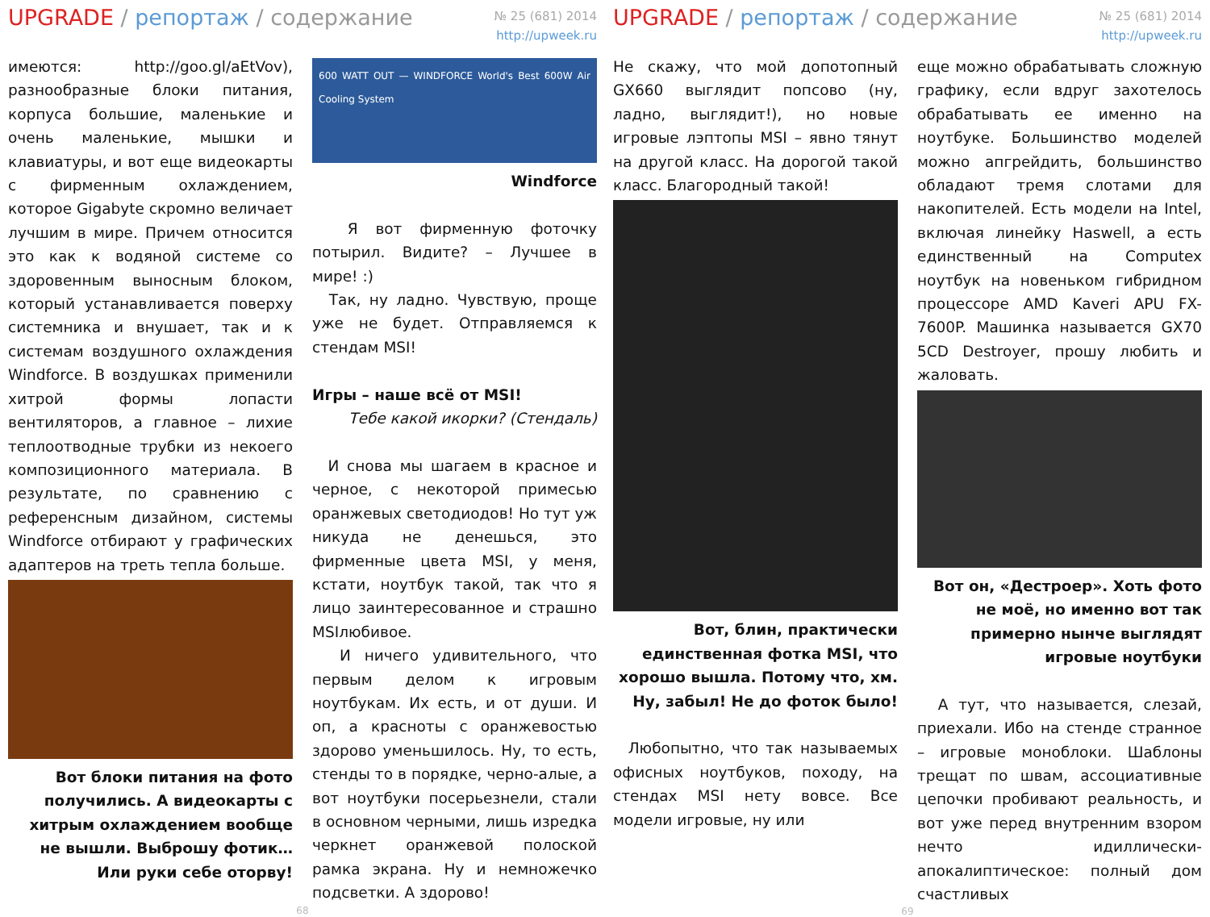UPGRADE / репортаж / содержание
№ 25 (681) 2014
http://upweek.ru
имеются: http://goo.gl/aEtVov), разнообразные блоки питания, корпуса большие, маленькие и очень маленькие, мышки и клавиатуры, и вот еще видеокарты с фирменным охлаждением, которое Gigabyte скромно величает лучшим в мире. Причем относится это как к водяной системе со здоровенным выносным блоком, который устанавливается поверху системника и внушает, так и к системам воздушного охлаждения Windforce. В воздушках применили хитрой формы лопасти вентиляторов, а главное – лихие теплоотводные трубки из некоего композиционного материала. В результате, по сравнению с референсным дизайном, системы Windforce отбирают у графических адаптеров на треть тепла больше.
Вот блоки питания на фото получились. А видеокарты с хитрым охлаждением вообще не вышли. Выброшу фотик… Или руки себе оторву!
600 WATT OUT — WINDFORCE World's Best 600W Air Cooling System
Windforce
Я вот фирменную фоточку потырил. Видите? – Лучшее в мире! :)
Так, ну ладно. Чувствую, проще уже не будет. Отправляемся к стендам MSI!
Игры – наше всё от MSI!
Тебе какой икорки? (Стендаль)
И снова мы шагаем в красное и черное, с некоторой примесью оранжевых светодиодов! Но тут уж никуда не денешься, это фирменные цвета MSI, у меня, кстати, ноутбук такой, так что я лицо заинтересованное и страшно MSIлюбивое.
И ничего удивительного, что первым делом к игровым ноутбукам. Их есть, и от души. И оп, а красноты с оранжевостью здорово уменьшилось. Ну, то есть, стенды то в порядке, черно-алые, а вот ноутбуки посерьезнели, стали в основном черными, лишь изредка черкнет оранжевой полоской рамка экрана. Ну и немножечко подсветки. А здорово!
68
UPGRADE / репортаж / содержание
№ 25 (681) 2014
http://upweek.ru
Не скажу, что мой допотопный GX660 выглядит попсово (ну, ладно, выглядит!), но новые игровые лэптопы MSI – явно тянут на другой класс. На дорогой такой класс. Благородный такой!
Вот, блин, практически единственная фотка MSI, что хорошо вышла. Потому что, хм. Ну, забыл! Не до фоток было!
Любопытно, что так называемых офисных ноутбуков, походу, на стендах MSI нету вовсе. Все модели игровые, ну или
еще можно обрабатывать сложную графику, если вдруг захотелось обрабатывать ее именно на ноутбуке. Большинство моделей можно апгрейдить, большинство обладают тремя слотами для накопителей. Есть модели на Intel, включая линейку Haswell, а есть единственный на Computex ноутбук на новеньком гибридном процессоре AMD Kaveri APU FX-7600P. Машинка называется GX70 5CD Destroyer, прошу любить и жаловать.
Вот он, «Дестроер». Хоть фото не моё, но именно вот так примерно нынче выглядят игровые ноутбуки
А тут, что называется, слезай, приехали. Ибо на стенде странное – игровые моноблоки. Шаблоны трещат по швам, ассоциативные цепочки пробивают реальность, и вот уже перед внутренним взором нечто идиллически-апокалиптическое: полный дом счастливых
69